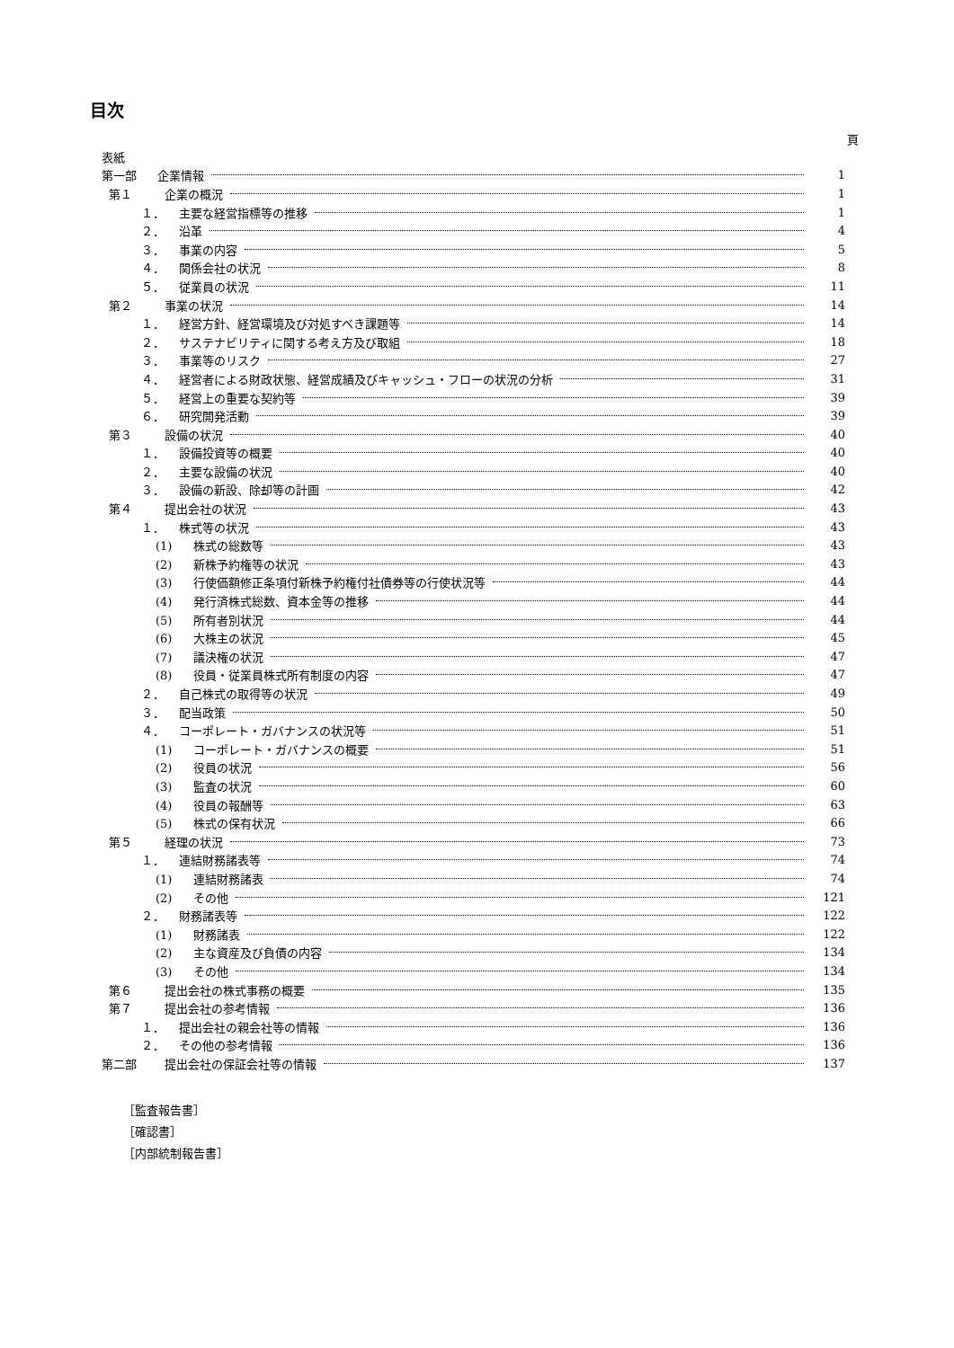目次
頁
表紙
第一部 企業情報 1
第１ 企業の概況 1
１． 主要な経営指標等の推移 1
２． 沿革 4
３． 事業の内容 5
４． 関係会社の状況 8
５． 従業員の状況 11
第２ 事業の状況 14
１． 経営方針、経営環境及び対処すべき課題等 14
２． サステナビリティに関する考え方及び取組 18
３． 事業等のリスク 27
４． 経営者による財政状態、経営成績及びキャッシュ・フローの状況の分析 31
５． 経営上の重要な契約等 39
６． 研究開発活動 39
第３ 設備の状況 40
１． 設備投資等の概要 40
２． 主要な設備の状況 40
３． 設備の新設、除却等の計画 42
第４ 提出会社の状況 43
１． 株式等の状況 43
(1) 株式の総数等 43
(2) 新株予約権等の状況 43
(3) 行使価額修正条項付新株予約権付社債券等の行使状況等 44
(4) 発行済株式総数、資本金等の推移 44
(5) 所有者別状況 44
(6) 大株主の状況 45
(7) 議決権の状況 47
(8) 役員・従業員株式所有制度の内容 47
２． 自己株式の取得等の状況 49
３． 配当政策 50
４． コーポレート・ガバナンスの状況等 51
(1) コーポレート・ガバナンスの概要 51
(2) 役員の状況 56
(3) 監査の状況 60
(4) 役員の報酬等 63
(5) 株式の保有状況 66
第５ 経理の状況 73
１． 連結財務諸表等 74
(1) 連結財務諸表 74
(2) その他 121
２． 財務諸表等 122
(1) 財務諸表 122
(2) 主な資産及び負債の内容 134
(3) その他 134
第６ 提出会社の株式事務の概要 135
第７ 提出会社の参考情報 136
１． 提出会社の親会社等の情報 136
２． その他の参考情報 136
第二部 提出会社の保証会社等の情報 137
［監査報告書］
［確認書］
［内部統制報告書］